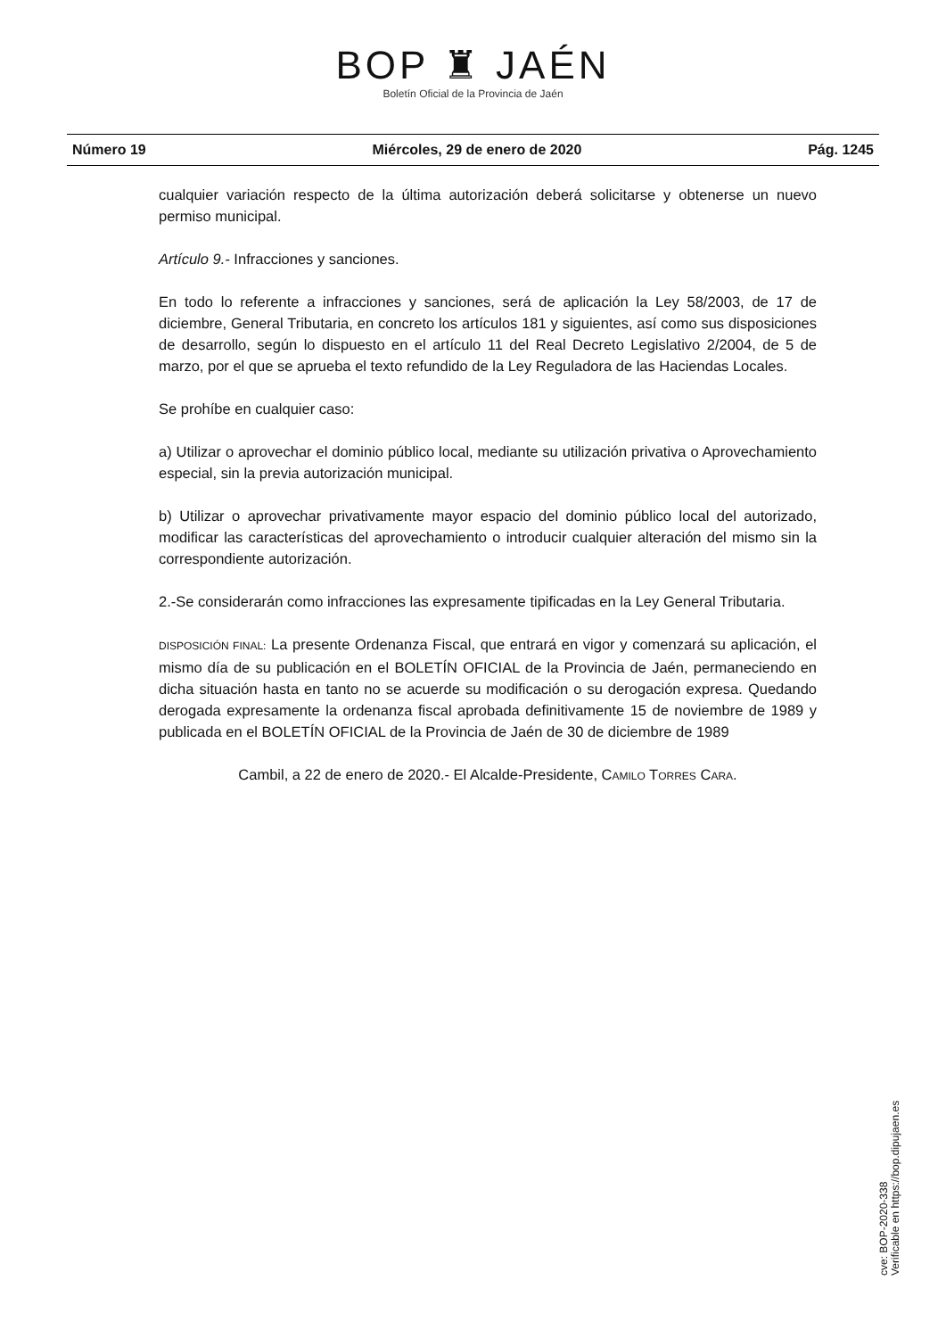BOP ♜ JAÉN
Boletín Oficial de la Provincia de Jaén
Número 19 Miércoles, 29 de enero de 2020 Pág. 1245
cualquier variación respecto de la última autorización deberá solicitarse y obtenerse un nuevo permiso municipal.
Artículo 9.- Infracciones y sanciones.
En todo lo referente a infracciones y sanciones, será de aplicación la Ley 58/2003, de 17 de diciembre, General Tributaria, en concreto los artículos 181 y siguientes, así como sus disposiciones de desarrollo, según lo dispuesto en el artículo 11 del Real Decreto Legislativo 2/2004, de 5 de marzo, por el que se aprueba el texto refundido de la Ley Reguladora de las Haciendas Locales.
Se prohíbe en cualquier caso:
a) Utilizar o aprovechar el dominio público local, mediante su utilización privativa o Aprovechamiento especial, sin la previa autorización municipal.
b) Utilizar o aprovechar privativamente mayor espacio del dominio público local del autorizado, modificar las características del aprovechamiento o introducir cualquier alteración del mismo sin la correspondiente autorización.
2.-Se considerarán como infracciones las expresamente tipificadas en la Ley General Tributaria.
DISPOSICIÓN FINAL: La presente Ordenanza Fiscal, que entrará en vigor y comenzará su aplicación, el mismo día de su publicación en el BOLETÍN OFICIAL de la Provincia de Jaén, permaneciendo en dicha situación hasta en tanto no se acuerde su modificación o su derogación expresa. Quedando derogada expresamente la ordenanza fiscal aprobada definitivamente 15 de noviembre de 1989 y publicada en el BOLETÍN OFICIAL de la Provincia de Jaén de 30 de diciembre de 1989
Cambil, a 22 de enero de 2020.- El Alcalde-Presidente, CAMILO TORRES CARA.
cve: BOP-2020-338
Verificable en https://bop.dipujaen.es